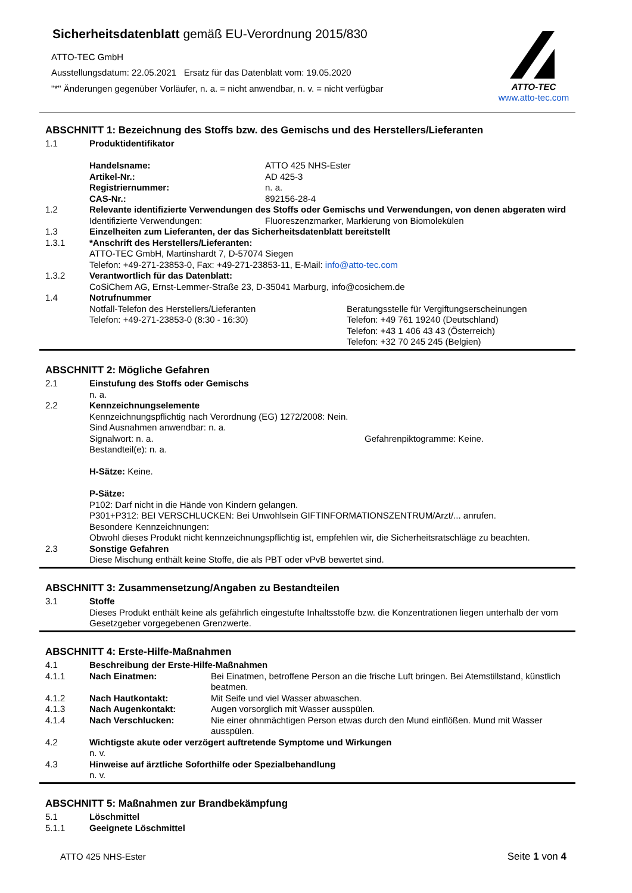Sicherheitsdatenblatt gemäß EU-Verordnung 2015/830
ATTO-TEC GmbH
Ausstellungsdatum: 22.05.2021 Ersatz für das Datenblatt vom: 19.05.2020
"*" Änderungen gegenüber Vorläufer, n. a. = nicht anwendbar, n. v. = nicht verfügbar
ATTO-TEC
www.atto-tec.com
ABSCHNITT 1: Bezeichnung des Stoffs bzw. des Gemischs und des Herstellers/Lieferanten
1.1 Produktidentifikator
Handelsname: ATTO 425 NHS-Ester
Artikel-Nr.: AD 425-3
Registriernummer: n. a.
CAS-Nr.: 892156-28-4
1.2 Relevante identifizierte Verwendungen des Stoffs oder Gemischs und Verwendungen, von denen abgeraten wird
Identifizierte Verwendungen: Fluoreszenzmarker, Markierung von Biomolekülen
1.3 Einzelheiten zum Lieferanten, der das Sicherheitsdatenblatt bereitstellt
1.3.1 *Anschrift des Herstellers/Lieferanten:
ATTO-TEC GmbH, Martinshardt 7, D-57074 Siegen
Telefon: +49-271-23853-0, Fax: +49-271-23853-11, E-Mail: info@atto-tec.com
1.3.2 Verantwortlich für das Datenblatt:
CoSiChem AG, Ernst-Lemmer-Straße 23, D-35041 Marburg, info@cosichem.de
1.4 Notrufnummer
Notfall-Telefon des Herstellers/Lieferanten
Telefon: +49-271-23853-0 (8:30 - 16:30)
Beratungsstelle für Vergiftungserscheinungen
Telefon: +49 761 19240 (Deutschland)
Telefon: +43 1 406 43 43 (Österreich)
Telefon: +32 70 245 245 (Belgien)
ABSCHNITT 2: Mögliche Gefahren
2.1 Einstufung des Stoffs oder Gemischs
n. a.
2.2 Kennzeichnungselemente
Kennzeichnungspflichtig nach Verordnung (EG) 1272/2008: Nein.
Sind Ausnahmen anwendbar: n. a.
Signalwort: n. a. Gefahrenpiktogramme: Keine.
Bestandteil(e): n. a.
H-Sätze: Keine.
P-Sätze:
P102: Darf nicht in die Hände von Kindern gelangen.
P301+P312: BEI VERSCHLUCKEN: Bei Unwohlsein GIFTINFORMATIONSZENTRUM/Arzt/... anrufen.
Besondere Kennzeichnungen:
Obwohl dieses Produkt nicht kennzeichnungspflichtig ist, empfehlen wir, die Sicherheitsratschläge zu beachten.
2.3 Sonstige Gefahren
Diese Mischung enthält keine Stoffe, die als PBT oder vPvB bewertet sind.
ABSCHNITT 3: Zusammensetzung/Angaben zu Bestandteilen
3.1 Stoffe
Dieses Produkt enthält keine als gefährlich eingestufte Inhaltsstoffe bzw. die Konzentrationen liegen unterhalb der vom Gesetzgeber vorgegebenen Grenzwerte.
ABSCHNITT 4: Erste-Hilfe-Maßnahmen
4.1 Beschreibung der Erste-Hilfe-Maßnahmen
4.1.1 Nach Einatmen: Bei Einatmen, betroffene Person an die frische Luft bringen. Bei Atemstillstand, künstlich beatmen.
4.1.2 Nach Hautkontakt: Mit Seife und viel Wasser abwaschen.
4.1.3 Nach Augenkontakt: Augen vorsorglich mit Wasser ausspülen.
4.1.4 Nach Verschlucken: Nie einer ohnmächtigen Person etwas durch den Mund einflößen. Mund mit Wasser ausspülen.
4.2 Wichtigste akute oder verzögert auftretende Symptome und Wirkungen
n. v.
4.3 Hinweise auf ärztliche Soforthilfe oder Spezialbehandlung
n. v.
ABSCHNITT 5: Maßnahmen zur Brandbekämpfung
5.1 Löschmittel
5.1.1 Geeignete Löschmittel
ATTO 425 NHS-Ester Seite 1 von 4